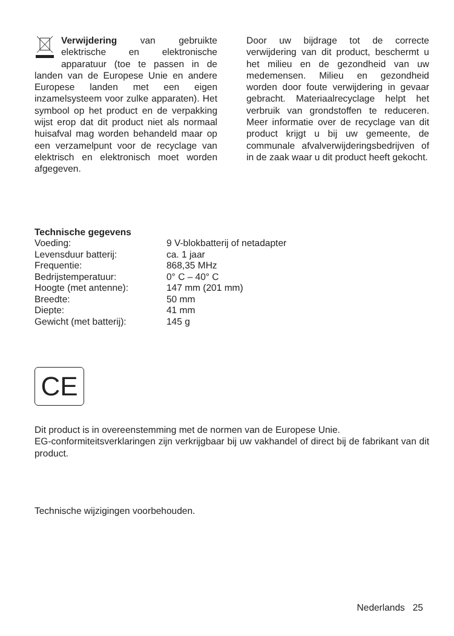Verwijdering van gebruikte elektrische en elektronische apparatuur (toe te passen in de landen van de Europese Unie en andere Europese landen met een eigen inzamelsysteem voor zulke apparaten). Het symbool op het product en de verpakking wijst erop dat dit product niet als normaal huisafval mag worden behandeld maar op een verzamelpunt voor de recyclage van elektrisch en elektronisch moet worden afgegeven.
Door uw bijdrage tot de correcte verwijdering van dit product, beschermt u het milieu en de gezondheid van uw medemensen. Milieu en gezondheid worden door foute verwijdering in gevaar gebracht. Materiaalrecyclage helpt het verbruik van grondstoffen te reduceren. Meer informatie over de recyclage van dit product krijgt u bij uw gemeente, de communale afvalverwijderingsbedrijven of in de zaak waar u dit product heeft gekocht.
Technische gegevens
| Voeding: | 9 V-blokbatterij of netadapter |
| Levensduur batterij: | ca. 1 jaar |
| Frequentie: | 868,35 MHz |
| Bedrijstemperatuur: | 0° C – 40° C |
| Hoogte (met antenne): | 147 mm (201 mm) |
| Breedte: | 50 mm |
| Diepte: | 41 mm |
| Gewicht (met batterij): | 145 g |
CE
Dit product is in overeenstemming met de normen van de Europese Unie.
EG-conformiteitsverklaringen zijn verkrijgbaar bij uw vakhandel of direct bij de fabrikant van dit product.
Technische wijzigingen voorbehouden.
Nederlands 25